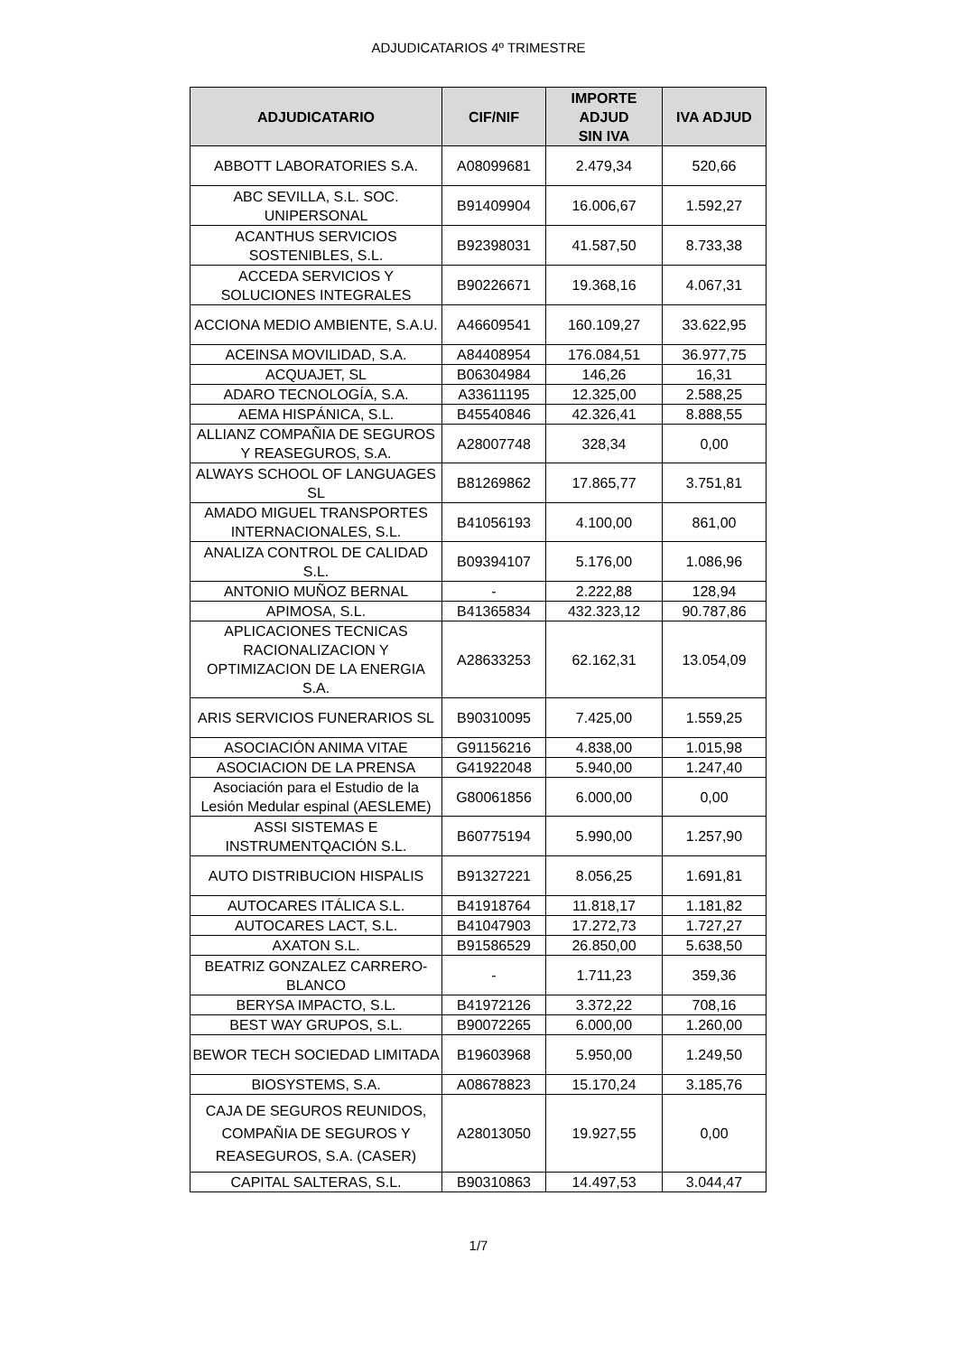ADJUDICATARIOS 4º TRIMESTRE
| ADJUDICATARIO | CIF/NIF | IMPORTE ADJUD SIN IVA | IVA ADJUD |
| --- | --- | --- | --- |
| ABBOTT LABORATORIES S.A. | A08099681 | 2.479,34 | 520,66 |
| ABC SEVILLA, S.L. SOC. UNIPERSONAL | B91409904 | 16.006,67 | 1.592,27 |
| ACANTHUS SERVICIOS SOSTENIBLES, S.L. | B92398031 | 41.587,50 | 8.733,38 |
| ACCEDA SERVICIOS Y SOLUCIONES INTEGRALES | B90226671 | 19.368,16 | 4.067,31 |
| ACCIONA MEDIO AMBIENTE, S.A.U. | A46609541 | 160.109,27 | 33.622,95 |
| ACEINSA MOVILIDAD, S.A. | A84408954 | 176.084,51 | 36.977,75 |
| ACQUAJET, SL | B06304984 | 146,26 | 16,31 |
| ADARO TECNOLOGÍA, S.A. | A33611195 | 12.325,00 | 2.588,25 |
| AEMA HISPÁNICA, S.L. | B45540846 | 42.326,41 | 8.888,55 |
| ALLIANZ COMPAÑIA DE SEGUROS Y REASEGUROS, S.A. | A28007748 | 328,34 | 0,00 |
| ALWAYS SCHOOL OF LANGUAGES SL | B81269862 | 17.865,77 | 3.751,81 |
| AMADO MIGUEL TRANSPORTES INTERNACIONALES, S.L. | B41056193 | 4.100,00 | 861,00 |
| ANALIZA CONTROL DE CALIDAD S.L. | B09394107 | 5.176,00 | 1.086,96 |
| ANTONIO MUÑOZ BERNAL | - | 2.222,88 | 128,94 |
| APIMOSA, S.L. | B41365834 | 432.323,12 | 90.787,86 |
| APLICACIONES TECNICAS RACIONALIZACION Y OPTIMIZACION DE LA ENERGIA S.A. | A28633253 | 62.162,31 | 13.054,09 |
| ARIS SERVICIOS FUNERARIOS SL | B90310095 | 7.425,00 | 1.559,25 |
| ASOCIACIÓN ANIMA VITAE | G91156216 | 4.838,00 | 1.015,98 |
| ASOCIACION DE LA PRENSA | G41922048 | 5.940,00 | 1.247,40 |
| Asociación para el Estudio de la Lesión Medular espinal (AESLEME) | G80061856 | 6.000,00 | 0,00 |
| ASSI SISTEMAS E INSTRUMENTQACIÓN S.L. | B60775194 | 5.990,00 | 1.257,90 |
| AUTO DISTRIBUCION HISPALIS | B91327221 | 8.056,25 | 1.691,81 |
| AUTOCARES ITÁLICA S.L. | B41918764 | 11.818,17 | 1.181,82 |
| AUTOCARES LACT, S.L. | B41047903 | 17.272,73 | 1.727,27 |
| AXATON S.L. | B91586529 | 26.850,00 | 5.638,50 |
| BEATRIZ GONZALEZ CARRERO-BLANCO | - | 1.711,23 | 359,36 |
| BERYSA IMPACTO, S.L. | B41972126 | 3.372,22 | 708,16 |
| BEST WAY GRUPOS, S.L. | B90072265 | 6.000,00 | 1.260,00 |
| BEWOR TECH SOCIEDAD LIMITADA | B19603968 | 5.950,00 | 1.249,50 |
| BIOSYSTEMS, S.A. | A08678823 | 15.170,24 | 3.185,76 |
| CAJA DE SEGUROS REUNIDOS, COMPAÑIA DE SEGUROS Y REASEGUROS, S.A. (CASER) | A28013050 | 19.927,55 | 0,00 |
| CAPITAL SALTERAS, S.L. | B90310863 | 14.497,53 | 3.044,47 |
1/7